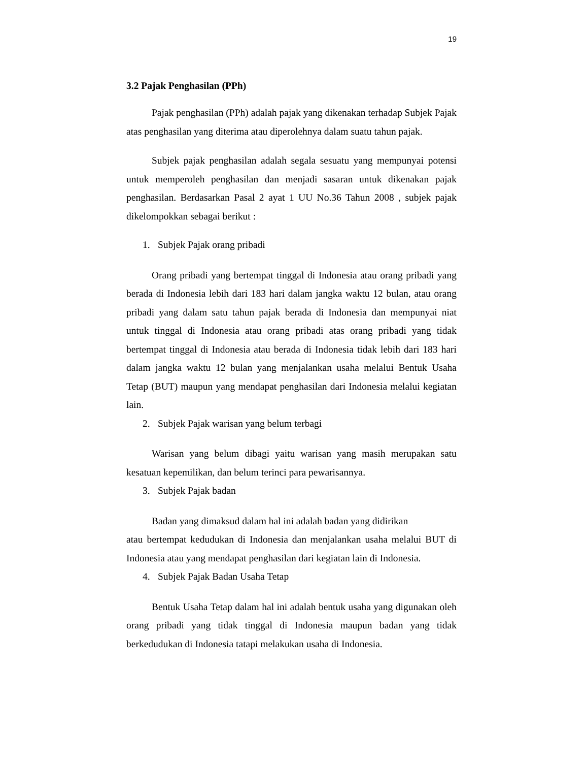19
3.2 Pajak Penghasilan (PPh)
Pajak penghasilan (PPh) adalah pajak yang dikenakan terhadap Subjek Pajak atas penghasilan yang diterima atau diperolehnya dalam suatu tahun pajak.
Subjek pajak penghasilan adalah segala sesuatu yang mempunyai potensi untuk memperoleh penghasilan dan menjadi sasaran untuk dikenakan pajak penghasilan. Berdasarkan Pasal 2 ayat 1 UU No.36 Tahun 2008 , subjek pajak dikelompokkan sebagai berikut :
1. Subjek Pajak orang pribadi
Orang pribadi yang bertempat tinggal di Indonesia atau orang pribadi yang berada di Indonesia lebih dari 183 hari dalam jangka waktu 12 bulan, atau orang pribadi yang dalam satu tahun pajak berada di Indonesia dan mempunyai niat untuk tinggal di Indonesia atau orang pribadi atas orang pribadi yang tidak bertempat tinggal di Indonesia atau berada di Indonesia tidak lebih dari 183 hari dalam jangka waktu 12 bulan yang menjalankan usaha melalui Bentuk Usaha Tetap (BUT) maupun yang mendapat penghasilan dari Indonesia melalui kegiatan lain.
2. Subjek Pajak warisan yang belum terbagi
Warisan yang belum dibagi yaitu warisan yang masih merupakan satu kesatuan kepemilikan, dan belum terinci para pewarisannya.
3. Subjek Pajak badan
Badan yang dimaksud dalam hal ini adalah badan yang didirikan
atau bertempat kedudukan di Indonesia dan menjalankan usaha melalui BUT di Indonesia atau yang mendapat penghasilan dari kegiatan lain di Indonesia.
4. Subjek Pajak Badan Usaha Tetap
Bentuk Usaha Tetap dalam hal ini adalah bentuk usaha yang digunakan oleh orang pribadi yang tidak tinggal di Indonesia maupun badan yang tidak berkedudukan di Indonesia tatapi melakukan usaha di Indonesia.